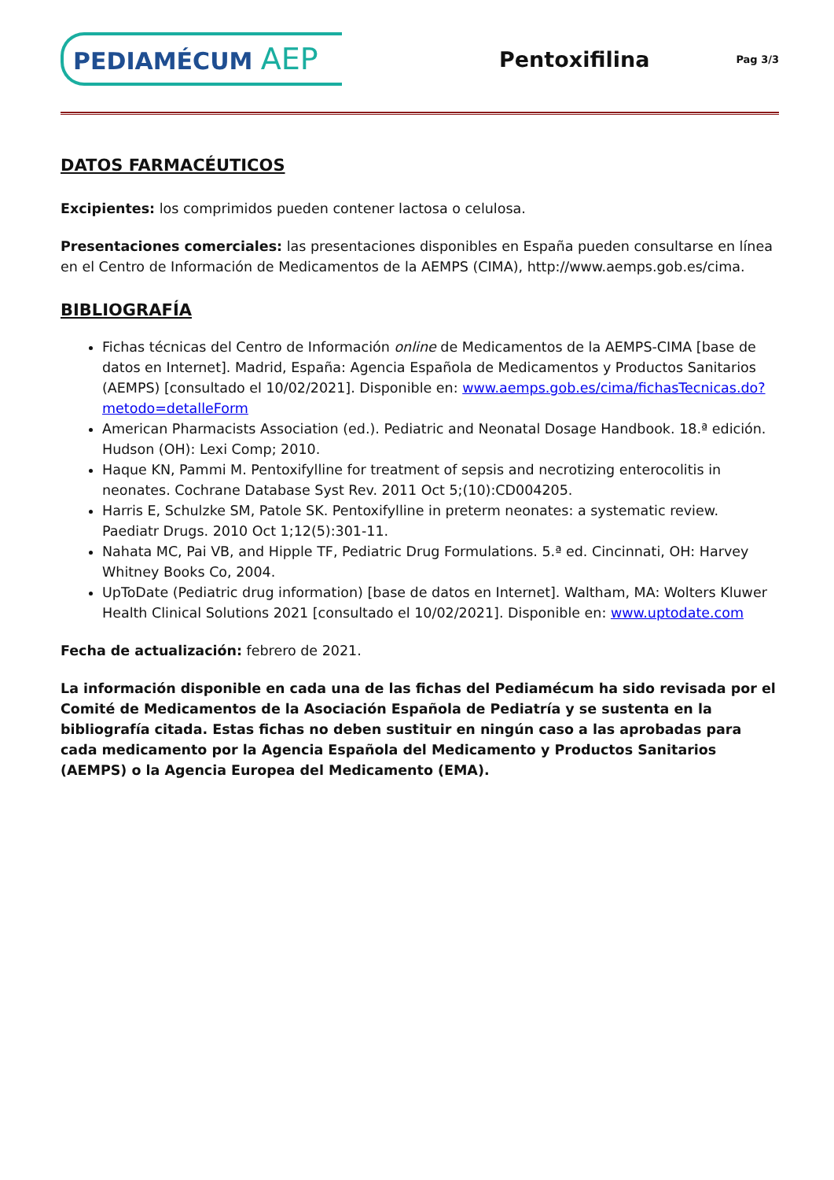PEDIAMÉCUM AEP
Pentoxifilina
Pag 3/3
DATOS FARMACÉUTICOS
Excipientes: los comprimidos pueden contener lactosa o celulosa.
Presentaciones comerciales: las presentaciones disponibles en España pueden consultarse en línea en el Centro de Información de Medicamentos de la AEMPS (CIMA), http://www.aemps.gob.es/cima.
BIBLIOGRAFÍA
Fichas técnicas del Centro de Información online de Medicamentos de la AEMPS-CIMA [base de datos en Internet]. Madrid, España: Agencia Española de Medicamentos y Productos Sanitarios (AEMPS) [consultado el 10/02/2021]. Disponible en: www.aemps.gob.es/cima/fichasTecnicas.do?metodo=detalleForm
American Pharmacists Association (ed.). Pediatric and Neonatal Dosage Handbook. 18.ª edición. Hudson (OH): Lexi Comp; 2010.
Haque KN, Pammi M. Pentoxifylline for treatment of sepsis and necrotizing enterocolitis in neonates. Cochrane Database Syst Rev. 2011 Oct 5;(10):CD004205.
Harris E, Schulzke SM, Patole SK. Pentoxifylline in preterm neonates: a systematic review. Paediatr Drugs. 2010 Oct 1;12(5):301-11.
Nahata MC, Pai VB, and Hipple TF, Pediatric Drug Formulations. 5.ª ed. Cincinnati, OH: Harvey Whitney Books Co, 2004.
UpToDate (Pediatric drug information) [base de datos en Internet]. Waltham, MA: Wolters Kluwer Health Clinical Solutions 2021 [consultado el 10/02/2021]. Disponible en: www.uptodate.com
Fecha de actualización: febrero de 2021.
La información disponible en cada una de las fichas del Pediamécum ha sido revisada por el Comité de Medicamentos de la Asociación Española de Pediatría y se sustenta en la bibliografía citada. Estas fichas no deben sustituir en ningún caso a las aprobadas para cada medicamento por la Agencia Española del Medicamento y Productos Sanitarios (AEMPS) o la Agencia Europea del Medicamento (EMA).